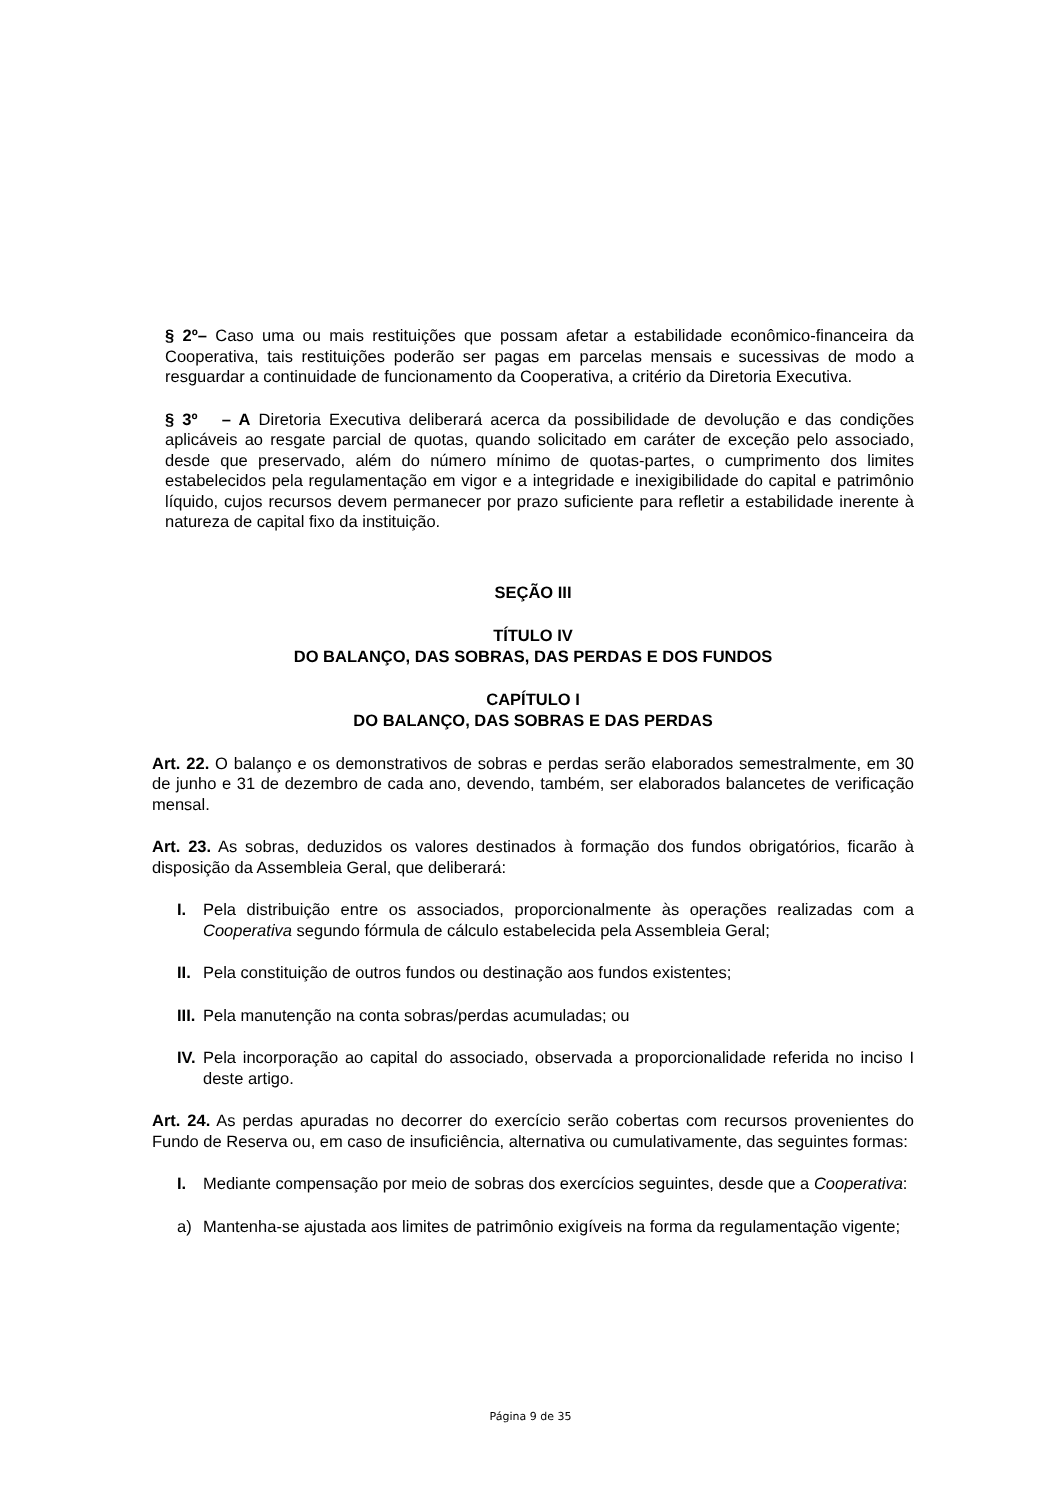§ 2º– Caso uma ou mais restituições que possam afetar a estabilidade econômico-financeira da Cooperativa, tais restituições poderão ser pagas em parcelas mensais e sucessivas de modo a resguardar a continuidade de funcionamento da Cooperativa, a critério da Diretoria Executiva.
§ 3º – A Diretoria Executiva deliberará acerca da possibilidade de devolução e das condições aplicáveis ao resgate parcial de quotas, quando solicitado em caráter de exceção pelo associado, desde que preservado, além do número mínimo de quotas-partes, o cumprimento dos limites estabelecidos pela regulamentação em vigor e a integridade e inexigibilidade do capital e patrimônio líquido, cujos recursos devem permanecer por prazo suficiente para refletir a estabilidade inerente à natureza de capital fixo da instituição.
SEÇÃO III
TÍTULO IV
DO BALANÇO, DAS SOBRAS, DAS PERDAS E DOS FUNDOS
CAPÍTULO I
DO BALANÇO, DAS SOBRAS E DAS PERDAS
Art. 22. O balanço e os demonstrativos de sobras e perdas serão elaborados semestralmente, em 30 de junho e 31 de dezembro de cada ano, devendo, também, ser elaborados balancetes de verificação mensal.
Art. 23. As sobras, deduzidos os valores destinados à formação dos fundos obrigatórios, ficarão à disposição da Assembleia Geral, que deliberará:
I. Pela distribuição entre os associados, proporcionalmente às operações realizadas com a Cooperativa segundo fórmula de cálculo estabelecida pela Assembleia Geral;
II.
Pela constituição de outros fundos ou destinação aos fundos existentes;
III.
Pela manutenção na conta sobras/perdas acumuladas; ou
IV.
Pela incorporação ao capital do associado, observada a proporcionalidade referida no inciso I deste artigo.
Art. 24. As perdas apuradas no decorrer do exercício serão cobertas com recursos provenientes do Fundo de Reserva ou, em caso de insuficiência, alternativa ou cumulativamente, das seguintes formas:
I. Mediante compensação por meio de sobras dos exercícios seguintes, desde que a Cooperativa:
a) Mantenha-se ajustada aos limites de patrimônio exigíveis na forma da regulamentação vigente;
Página 9 de 35